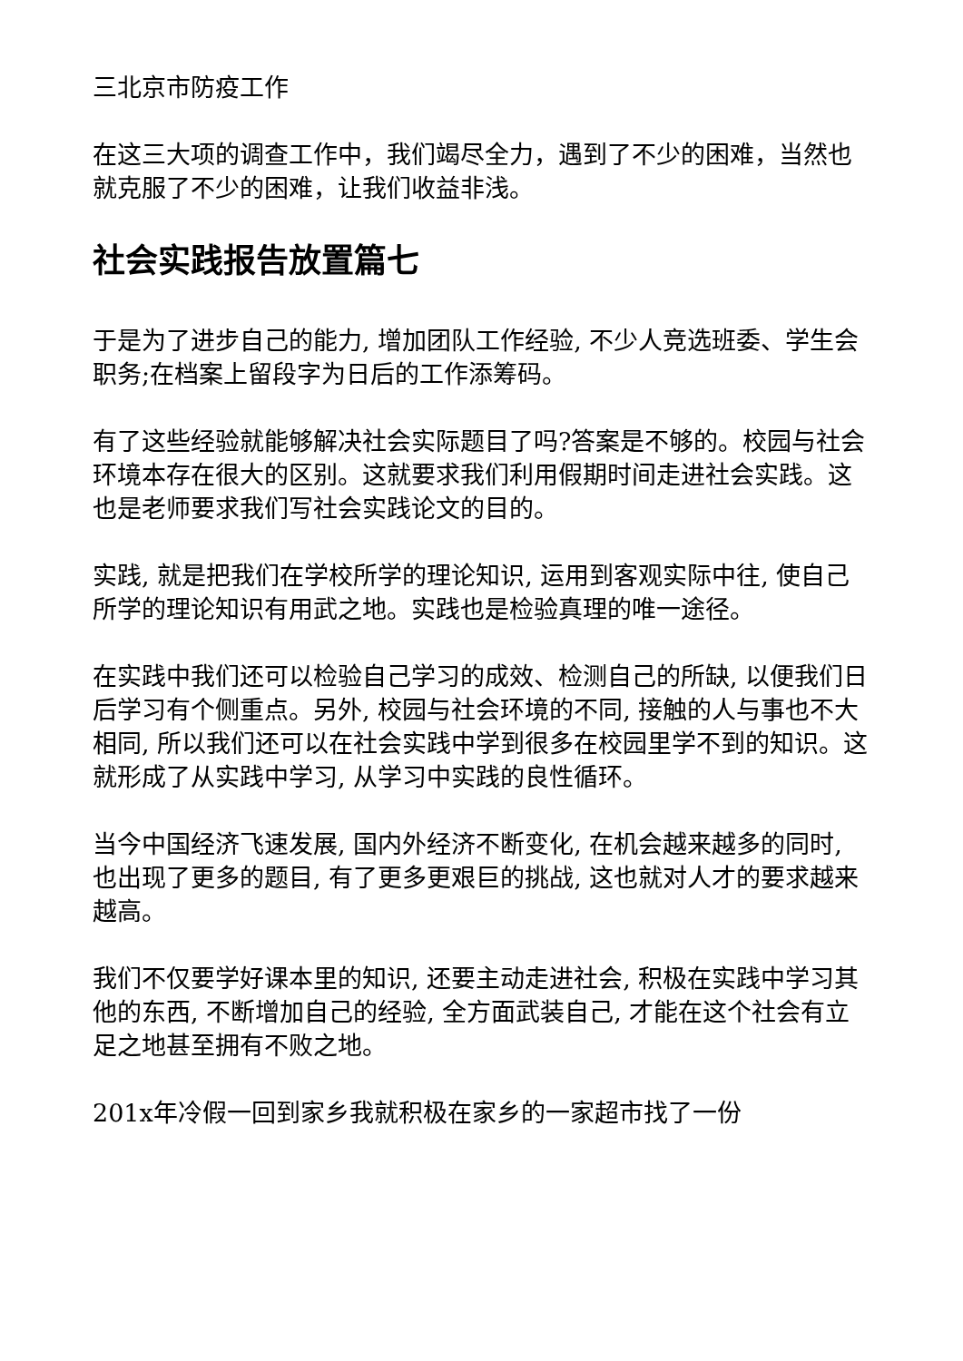三北京市防疫工作
在这三大项的调查工作中，我们竭尽全力，遇到了不少的困难，当然也就克服了不少的困难，让我们收益非浅。
社会实践报告放置篇七
于是为了进步自己的能力, 增加团队工作经验, 不少人竞选班委、学生会职务;在档案上留段字为日后的工作添筹码。
有了这些经验就能够解决社会实际题目了吗?答案是不够的。校园与社会环境本存在很大的区别。这就要求我们利用假期时间走进社会实践。这也是老师要求我们写社会实践论文的目的。
实践, 就是把我们在学校所学的理论知识, 运用到客观实际中往, 使自己所学的理论知识有用武之地。实践也是检验真理的唯一途径。
在实践中我们还可以检验自己学习的成效、检测自己的所缺, 以便我们日后学习有个侧重点。另外, 校园与社会环境的不同, 接触的人与事也不大相同, 所以我们还可以在社会实践中学到很多在校园里学不到的知识。这就形成了从实践中学习, 从学习中实践的良性循环。
当今中国经济飞速发展, 国内外经济不断变化, 在机会越来越多的同时, 也出现了更多的题目, 有了更多更艰巨的挑战, 这也就对人才的要求越来越高。
我们不仅要学好课本里的知识, 还要主动走进社会, 积极在实践中学习其他的东西, 不断增加自己的经验, 全方面武装自己, 才能在这个社会有立足之地甚至拥有不败之地。
201x年冷假一回到家乡我就积极在家乡的一家超市找了一份